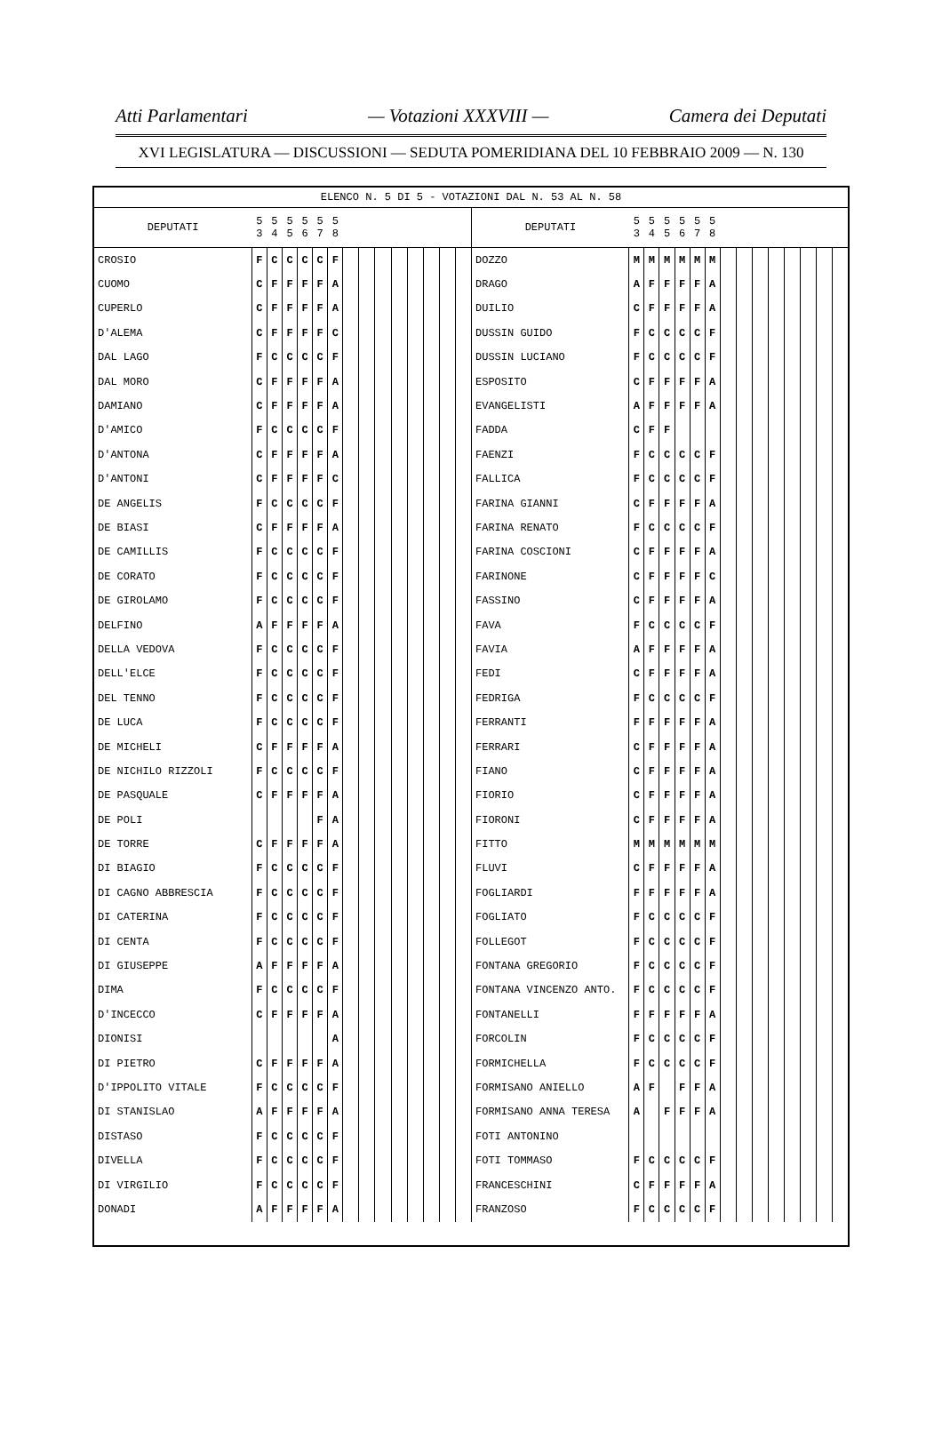Atti Parlamentari — Votazioni XXXVIII — Camera dei Deputati
XVI LEGISLATURA — DISCUSSIONI — SEDUTA POMERIDIANA DEL 10 FEBBRAIO 2009 — N. 130
ELENCO N. 5 DI 5 - VOTAZIONI DAL N. 53 AL N. 58
| DEPUTATI | 5 3 | 5 4 | 5 5 | 5 6 | 5 7 | 5 8 | | | | | | | | |
| --- | --- | --- | --- | --- | --- | --- | --- | --- | --- | --- | --- | --- | --- | --- |
| CROSIO | F | C | C | C | C | F | | | | | | | | |
| CUOMO | C | F | F | F | F | A | | | | | | | | |
| CUPERLO | C | F | F | F | F | A | | | | | | | | |
| D'ALEMA | C | F | F | F | F | C | | | | | | | | |
| DAL LAGO | F | C | C | C | C | F | | | | | | | | |
| DAL MORO | C | F | F | F | F | A | | | | | | | | |
| DAMIANO | C | F | F | F | F | A | | | | | | | | |
| D'AMICO | F | C | C | C | C | F | | | | | | | | |
| D'ANTONA | C | F | F | F | F | A | | | | | | | | |
| D'ANTONI | C | F | F | F | F | C | | | | | | | | |
| DE ANGELIS | F | C | C | C | C | F | | | | | | | | |
| DE BIASI | C | F | F | F | F | A | | | | | | | | |
| DE CAMILLIS | F | C | C | C | C | F | | | | | | | | |
| DE CORATO | F | C | C | C | C | F | | | | | | | | |
| DE GIROLAMO | F | C | C | C | C | F | | | | | | | | |
| DELFINO | A | F | F | F | F | A | | | | | | | | |
| DELLA VEDOVA | F | C | C | C | C | F | | | | | | | | |
| DELL'ELCE | F | C | C | C | C | F | | | | | | | | |
| DEL TENNO | F | C | C | C | C | F | | | | | | | | |
| DE LUCA | F | C | C | C | C | F | | | | | | | | |
| DE MICHELI | C | F | F | F | F | A | | | | | | | | |
| DE NICHILO RIZZOLI | F | C | C | C | C | F | | | | | | | | |
| DE PASQUALE | C | F | F | F | F | A | | | | | | | | |
| DE POLI | | | | | F | A | | | | | | | | |
| DE TORRE | C | F | F | F | F | A | | | | | | | | |
| DI BIAGIO | F | C | C | C | C | F | | | | | | | | |
| DI CAGNO ABBRESCIA | F | C | C | C | C | F | | | | | | | | |
| DI CATERINA | F | C | C | C | C | F | | | | | | | | |
| DI CENTA | F | C | C | C | C | F | | | | | | | | |
| DI GIUSEPPE | A | F | F | F | F | A | | | | | | | | |
| DIMA | F | C | C | C | C | F | | | | | | | | |
| D'INCECCO | C | F | F | F | F | A | | | | | | | | |
| DIONISI | | | | | | A | | | | | | | | |
| DI PIETRO | C | F | F | F | F | A | | | | | | | | |
| D'IPPOLITO VITALE | F | C | C | C | C | F | | | | | | | | |
| DI STANISLAO | A | F | F | F | F | A | | | | | | | | |
| DISTASO | F | C | C | C | C | F | | | | | | | | |
| DIVELLA | F | C | C | C | C | F | | | | | | | | |
| DI VIRGILIO | F | C | C | C | C | F | | | | | | | | |
| DONADI | A | F | F | F | F | A | | | | | | | | |
| DEPUTATI | 5 3 | 5 4 | 5 5 | 5 6 | 5 7 | 5 8 | | | | | | | | |
| --- | --- | --- | --- | --- | --- | --- | --- | --- | --- | --- | --- | --- | --- | --- |
| DOZZO | M | M | M | M | M | M | | | | | | | | |
| DRAGO | A | F | F | F | F | A | | | | | | | | |
| DUILIO | C | F | F | F | F | A | | | | | | | | |
| DUSSIN GUIDO | F | C | C | C | C | F | | | | | | | | |
| DUSSIN LUCIANO | F | C | C | C | C | F | | | | | | | | |
| ESPOSITO | C | F | F | F | F | A | | | | | | | | |
| EVANGELISTI | A | F | F | F | F | A | | | | | | | | |
| FADDA | C | F | F | | | | | | | | | | | |
| FAENZI | F | C | C | C | C | F | | | | | | | | |
| FALLICA | F | C | C | C | C | F | | | | | | | | |
| FARINA GIANNI | C | F | F | F | F | A | | | | | | | | |
| FARINA RENATO | F | C | C | C | C | F | | | | | | | | |
| FARINA COSCIONI | C | F | F | F | F | A | | | | | | | | |
| FARINONE | C | F | F | F | F | C | | | | | | | | |
| FASSINO | C | F | F | F | F | A | | | | | | | | |
| FAVA | F | C | C | C | C | F | | | | | | | | |
| FAVIA | A | F | F | F | F | A | | | | | | | | |
| FEDI | C | F | F | F | F | A | | | | | | | | |
| FEDRIGA | F | C | C | C | C | F | | | | | | | | |
| FERRANTI | F | F | F | F | F | A | | | | | | | | |
| FERRARI | C | F | F | F | F | A | | | | | | | | |
| FIANO | C | F | F | F | F | A | | | | | | | | |
| FIORIO | C | F | F | F | F | A | | | | | | | | |
| FIORONI | C | F | F | F | F | A | | | | | | | | |
| FITTO | M | M | M | M | M | M | | | | | | | | |
| FLUVI | C | F | F | F | F | A | | | | | | | | |
| FOGLIARDI | F | F | F | F | F | A | | | | | | | | |
| FOGLIATO | F | C | C | C | C | F | | | | | | | | |
| FOLLEGOT | F | C | C | C | C | F | | | | | | | | |
| FONTANA GREGORIO | F | C | C | C | C | F | | | | | | | | |
| FONTANA VINCENZO ANTO. | F | C | C | C | C | F | | | | | | | | |
| FONTANELLI | F | F | F | F | F | A | | | | | | | | |
| FORCOLIN | F | C | C | C | C | F | | | | | | | | |
| FORMICHELLA | F | C | C | C | C | F | | | | | | | | |
| FORMISANO ANIELLO | A | F | | F | F | A | | | | | | | | |
| FORMISANO ANNA TERESA | A | | F | F | F | A | | | | | | | | |
| FOTI ANTONINO | | | | | | | | | | | | | | |
| FOTI TOMMASO | F | C | C | C | C | F | | | | | | | | |
| FRANCESCHINI | C | F | F | F | F | A | | | | | | | | |
| FRANZOSO | F | C | C | C | C | F | | | | | | | | |